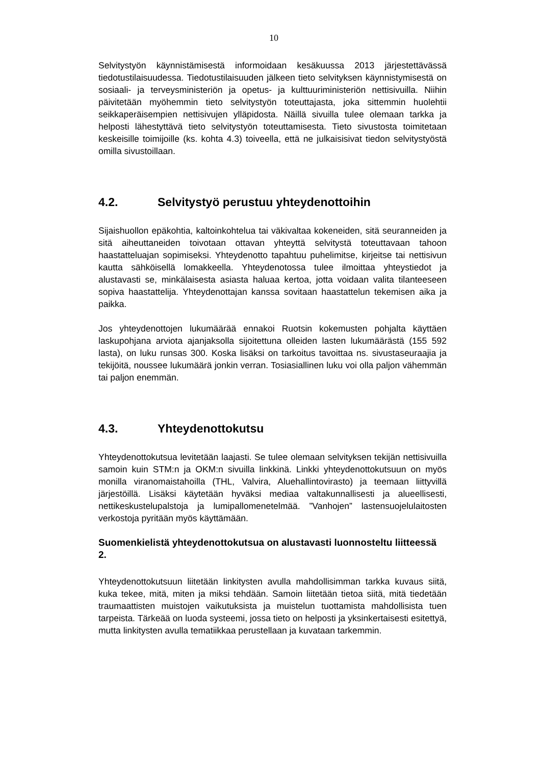10
Selvitystyön käynnistämisestä informoidaan kesäkuussa 2013 järjestettävässä tiedotustilaisuudessa. Tiedotustilaisuuden jälkeen tieto selvityksen käynnistymisestä on sosiaali- ja terveysministeriön ja opetus- ja kulttuuriministeriön nettisivuilla. Niihin päivitetään myöhemmin tieto selvitystyön toteuttajasta, joka sittemmin huolehtii seikkaperäisempien nettisivujen ylläpidosta. Näillä sivuilla tulee olemaan tarkka ja helposti lähestyttävä tieto selvitystyön toteuttamisesta. Tieto sivustosta toimitetaan keskeisille toimijoille (ks. kohta 4.3) toiveella, että ne julkaisisivat tiedon selvitystyöstä omilla sivustoillaan.
4.2. Selvitystyö perustuu yhteydenottoihin
Sijaishuollon epäkohtia, kaltoinkohtelua tai väkivaltaa kokeneiden, sitä seuranneiden ja sitä aiheuttaneiden toivotaan ottavan yhteyttä selvitystä toteuttavaan tahoon haastatteluajan sopimiseksi. Yhteydenotto tapahtuu puhelimitse, kirjeitse tai nettisivun kautta sähköisellä lomakkeella. Yhteydenotossa tulee ilmoittaa yhteystiedot ja alustavasti se, minkälaisesta asiasta haluaa kertoa, jotta voidaan valita tilanteeseen sopiva haastattelija. Yhteydenottajan kanssa sovitaan haastattelun tekemisen aika ja paikka.
Jos yhteydenottojen lukumäärää ennakoi Ruotsin kokemusten pohjalta käyttäen laskupohjana arviota ajanjaksolla sijoitettuna olleiden lasten lukumäärästä (155 592 lasta), on luku runsas 300. Koska lisäksi on tarkoitus tavoittaa ns. sivustaseuraajia ja tekijöitä, noussee lukumäärä jonkin verran. Tosiasiallinen luku voi olla paljon vähemmän tai paljon enemmän.
4.3. Yhteydenottokutsu
Yhteydenottokutsua levitetään laajasti. Se tulee olemaan selvityksen tekijän nettisivuilla samoin kuin STM:n ja OKM:n sivuilla linkkinä. Linkki yhteydenottokutsuun on myös monilla viranomaistahoilla (THL, Valvira, Aluehallintovirasto) ja teemaan liittyvillä järjestöillä. Lisäksi käytetään hyväksi mediaa valtakunnallisesti ja alueellisesti, nettikeskustelupalstoja ja lumipallomenetelmää. ”Vanhojen” lastensuojelulaitosten verkostoja pyritään myös käyttämään.
Suomenkielistä yhteydenottokutsua on alustavasti luonnosteltu liitteessä 2.
Yhteydenottokutsuun liitetään linkitysten avulla mahdollisimman tarkka kuvaus siitä, kuka tekee, mitä, miten ja miksi tehdään. Samoin liitetään tietoa siitä, mitä tiedetään traumaattisten muistojen vaikutuksista ja muistelun tuottamista mahdollisista tuen tarpeista. Tärkeää on luoda systeemi, jossa tieto on helposti ja yksinkertaisesti esitettyä, mutta linkitysten avulla tematiikkaa perustellaan ja kuvataan tarkemmin.